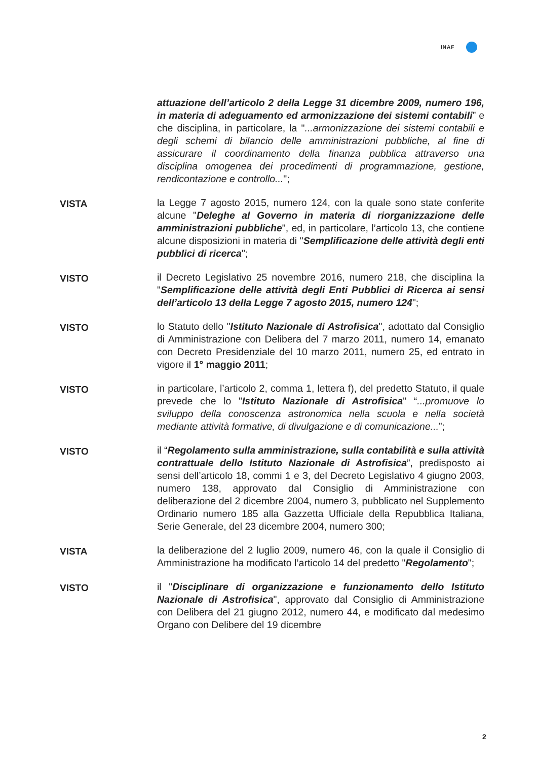INAF
attuazione dell’articolo 2 della Legge 31 dicembre 2009, numero 196, in materia di adeguamento ed armonizzazione dei sistemi contabili” e che disciplina, in particolare, la "...armonizzazione dei sistemi contabili e degli schemi di bilancio delle amministrazioni pubbliche, al fine di assicurare il coordinamento della finanza pubblica attraverso una disciplina omogenea dei procedimenti di programmazione, gestione, rendicontazione e controllo...";
VISTA la Legge 7 agosto 2015, numero 124, con la quale sono state conferite alcune "Deleghe al Governo in materia di riorganizzazione delle amministrazioni pubbliche", ed, in particolare, l’articolo 13, che contiene alcune disposizioni in materia di "Semplificazione delle attività degli enti pubblici di ricerca";
VISTO il Decreto Legislativo 25 novembre 2016, numero 218, che disciplina la "Semplificazione delle attività degli Enti Pubblici di Ricerca ai sensi dell’articolo 13 della Legge 7 agosto 2015, numero 124";
VISTO lo Statuto dello "Istituto Nazionale di Astrofisica", adottato dal Consiglio di Amministrazione con Delibera del 7 marzo 2011, numero 14, emanato con Decreto Presidenziale del 10 marzo 2011, numero 25, ed entrato in vigore il 1° maggio 2011;
VISTO in particolare, l’articolo 2, comma 1, lettera f), del predetto Statuto, il quale prevede che lo "Istituto Nazionale di Astrofisica" “...promuove lo sviluppo della conoscenza astronomica nella scuola e nella società mediante attività formative, di divulgazione e di comunicazione...”;
VISTO il “Regolamento sulla amministrazione, sulla contabilità e sulla attività contrattuale dello Istituto Nazionale di Astrofisica”, predisposto ai sensi dell’articolo 18, commi 1 e 3, del Decreto Legislativo 4 giugno 2003, numero 138, approvato dal Consiglio di Amministrazione con deliberazione del 2 dicembre 2004, numero 3, pubblicato nel Supplemento Ordinario numero 185 alla Gazzetta Ufficiale della Repubblica Italiana, Serie Generale, del 23 dicembre 2004, numero 300;
VISTA la deliberazione del 2 luglio 2009, numero 46, con la quale il Consiglio di Amministrazione ha modificato l’articolo 14 del predetto "Regolamento";
VISTO il "Disciplinare di organizzazione e funzionamento dello Istituto Nazionale di Astrofisica", approvato dal Consiglio di Amministrazione con Delibera del 21 giugno 2012, numero 44, e modificato dal medesimo Organo con Delibere del 19 dicembre
2